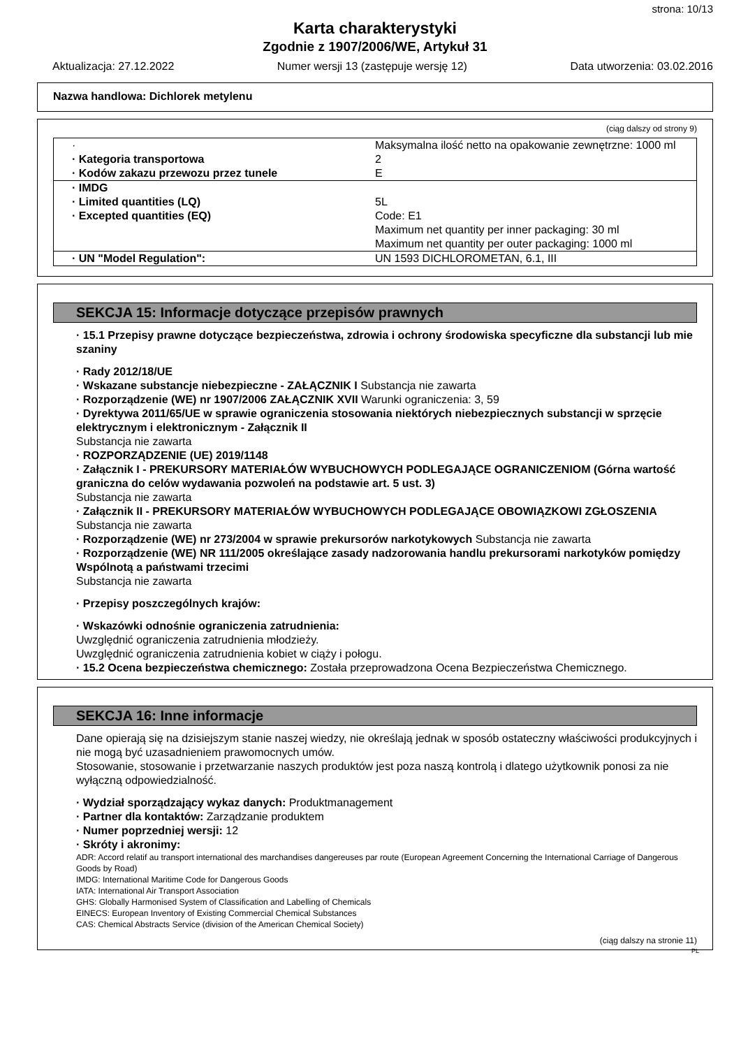strona: 10/13
Karta charakterystyki
Zgodnie z 1907/2006/WE, Artykuł 31
Aktualizacja: 27.12.2022 Numer wersji 13 (zastępuje wersję 12) Data utworzenia: 03.02.2016
Nazwa handlowa: Dichlorek metylenu
(ciąg dalszy od strony 9)
| · | Maksymalna ilość netto na opakowanie zewnętrzne: 1000 ml |
| · Kategoria transportowa | 2 |
| · Kodów zakazu przewozu przez tunele | E |
| · IMDG | |
| · Limited quantities (LQ) | 5L |
| · Excepted quantities (EQ) | Code: E1 Maximum net quantity per inner packaging: 30 ml Maximum net quantity per outer packaging: 1000 ml |
| · UN "Model Regulation": | UN 1593 DICHLOROMETAN, 6.1, III |
SEKCJA 15: Informacje dotyczące przepisów prawnych
· 15.1 Przepisy prawne dotyczące bezpieczeństwa, zdrowia i ochrony środowiska specyficzne dla substancji lub mie szaniny
· Rady 2012/18/UE
· Wskazane substancje niebezpieczne - ZAŁĄCZNIK I Substancja nie zawarta
· Rozporządzenie (WE) nr 1907/2006 ZAŁĄCZNIK XVII Warunki ograniczenia: 3, 59
· Dyrektywa 2011/65/UE w sprawie ograniczenia stosowania niektórych niebezpiecznych substancji w sprzęcie elektrycznym i elektronicznym - Załącznik II
Substancja nie zawarta
· ROZPORZĄDZENIE (UE) 2019/1148
· Załącznik I - PREKURSORY MATERIAŁÓW WYBUCHOWYCH PODLEGAJĄCE OGRANICZENIOM (Górna wartość graniczna do celów wydawania pozwoleń na podstawie art. 5 ust. 3)
Substancja nie zawarta
· Załącznik II - PREKURSORY MATERIAŁÓW WYBUCHOWYCH PODLEGAJĄCE OBOWIĄZKOWI ZGŁOSZENIA
Substancja nie zawarta
· Rozporządzenie (WE) nr 273/2004 w sprawie prekursorów narkotykowych Substancja nie zawarta
· Rozporządzenie (WE) NR 111/2005 określające zasady nadzorowania handlu prekursorami narkotyków pomiędzy Wspólnotą a państwami trzecimi
Substancja nie zawarta
· Przepisy poszczególnych krajów:
· Wskazówki odnośnie ograniczenia zatrudnienia:
Uwzględnić ograniczenia zatrudnienia młodzieży.
Uwzględnić ograniczenia zatrudnienia kobiet w ciąży i połogu.
· 15.2 Ocena bezpieczeństwa chemicznego: Została przeprowadzona Ocena Bezpieczeństwa Chemicznego.
SEKCJA 16: Inne informacje
Dane opierają się na dzisiejszym stanie naszej wiedzy, nie określają jednak w sposób ostateczny właściwości produkcyjnych i nie mogą być uzasadnieniem prawomocnych umów.
Stosowanie, stosowanie i przetwarzanie naszych produktów jest poza naszą kontrolą i dlatego użytkownik ponosi za nie wyłączną odpowiedzialność.
· Wydział sporządzający wykaz danych: Produktmanagement
· Partner dla kontaktów: Zarządzanie produktem
· Numer poprzedniej wersji: 12
· Skróty i akronimy:
ADR: Accord relatif au transport international des marchandises dangereuses par route (European Agreement Concerning the International Carriage of Dangerous Goods by Road)
IMDG: International Maritime Code for Dangerous Goods
IATA: International Air Transport Association
GHS: Globally Harmonised System of Classification and Labelling of Chemicals
EINECS: European Inventory of Existing Commercial Chemical Substances
CAS: Chemical Abstracts Service (division of the American Chemical Society)
(ciąg dalszy na stronie 11)
PL